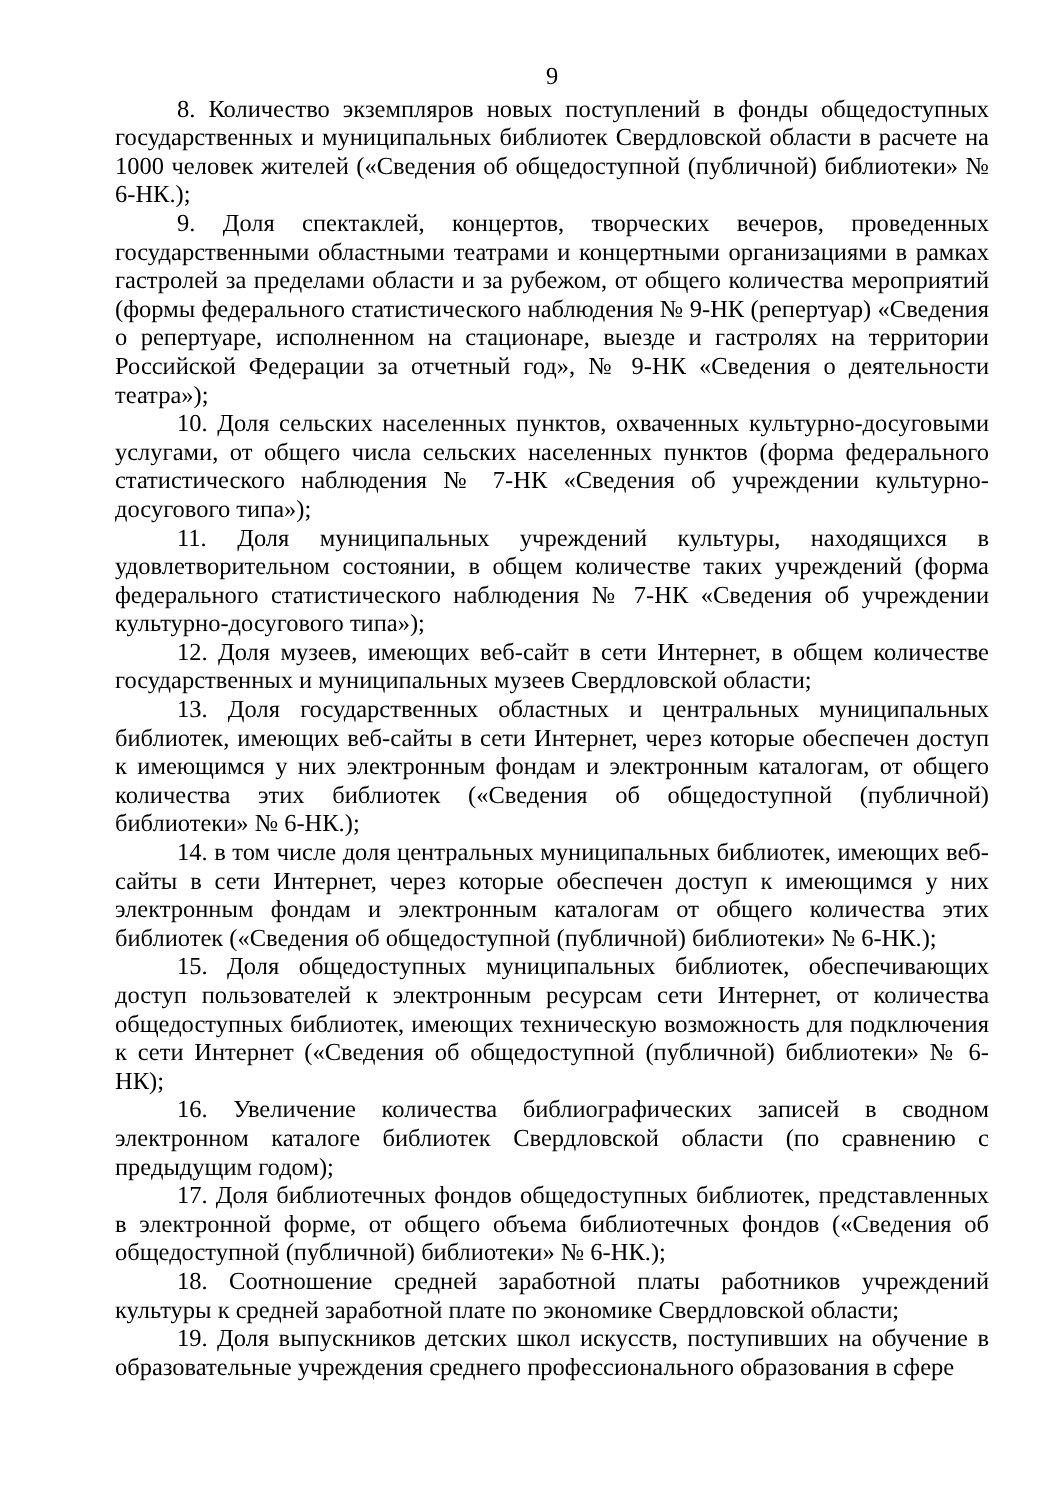9
8. Количество экземпляров новых поступлений в фонды общедоступных государственных и муниципальных библиотек Свердловской области в расчете на 1000 человек жителей («Сведения об общедоступной (публичной) библиотеки» № 6-НК.);
9. Доля спектаклей, концертов, творческих вечеров, проведенных государственными областными театрами и концертными организациями в рамках гастролей за пределами области и за рубежом, от общего количества мероприятий (формы федерального статистического наблюдения № 9-НК (репертуар) «Сведения о репертуаре, исполненном на стационаре, выезде и гастролях на территории Российской Федерации за отчетный год», № 9-НК «Сведения о деятельности театра»);
10. Доля сельских населенных пунктов, охваченных культурно-досуговыми услугами, от общего числа сельских населенных пунктов (форма федерального статистического наблюдения № 7-НК «Сведения об учреждении культурно-досугового типа»);
11. Доля муниципальных учреждений культуры, находящихся в удовлетворительном состоянии, в общем количестве таких учреждений (форма федерального статистического наблюдения № 7-НК «Сведения об учреждении культурно-досугового типа»);
12. Доля музеев, имеющих веб-сайт в сети Интернет, в общем количестве государственных и муниципальных музеев Свердловской области;
13. Доля государственных областных и центральных муниципальных библиотек, имеющих веб-сайты в сети Интернет, через которые обеспечен доступ к имеющимся у них электронным фондам и электронным каталогам, от общего количества этих библиотек («Сведения об общедоступной (публичной) библиотеки» № 6-НК.);
14. в том числе доля центральных муниципальных библиотек, имеющих веб-сайты в сети Интернет, через которые обеспечен доступ к имеющимся у них электронным фондам и электронным каталогам от общего количества этих библиотек («Сведения об общедоступной (публичной) библиотеки» № 6-НК.);
15. Доля общедоступных муниципальных библиотек, обеспечивающих доступ пользователей к электронным ресурсам сети Интернет, от количества общедоступных библиотек, имеющих техническую возможность для подключения к сети Интернет («Сведения об общедоступной (публичной) библиотеки» № 6-НК);
16. Увеличение количества библиографических записей в сводном электронном каталоге библиотек Свердловской области (по сравнению с предыдущим годом);
17. Доля библиотечных фондов общедоступных библиотек, представленных в электронной форме, от общего объема библиотечных фондов («Сведения об общедоступной (публичной) библиотеки» № 6-НК.);
18. Соотношение средней заработной платы работников учреждений культуры к средней заработной плате по экономике Свердловской области;
19. Доля выпускников детских школ искусств, поступивших на обучение в образовательные учреждения среднего профессионального образования в сфере